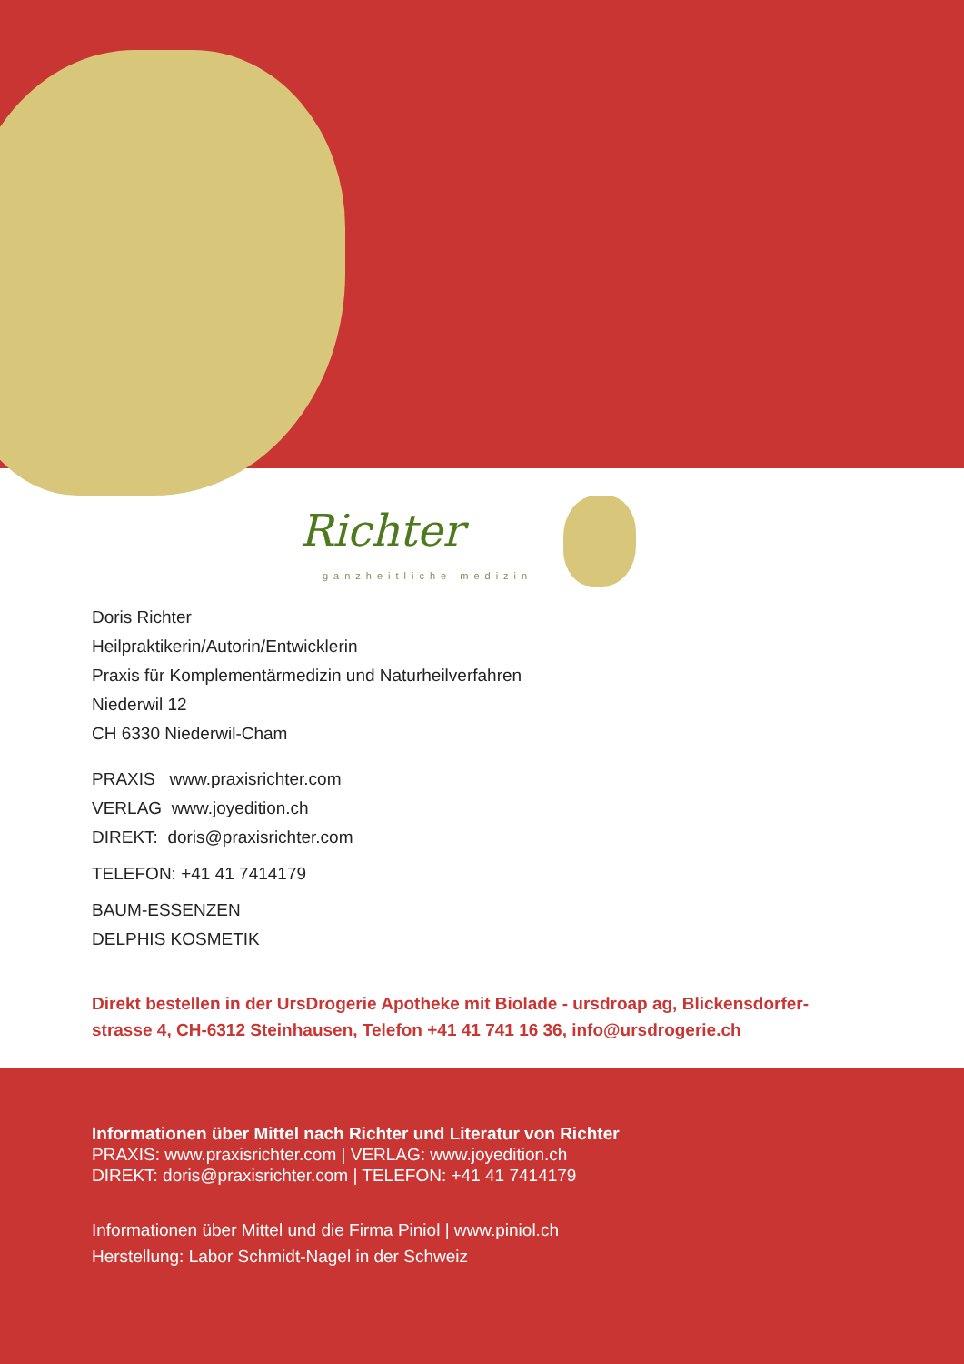Richter
ganzheitliche medizin
Doris Richter
Heilpraktikerin/Autorin/Entwicklerin
Praxis für Komplementärmedizin und Naturheilverfahren
Niederwil 12
CH 6330 Niederwil-Cham
PRAXIS www.praxisrichter.com
VERLAG www.joyedition.ch
DIREKT: doris@praxisrichter.com
TELEFON: +41 41 7414179
BAUM-ESSENZEN
DELPHIS KOSMETIK
Direkt bestellen in der UrsDrogerie Apotheke mit Biolade - ursdroap ag, Blickensdorfer-
strasse 4, CH-6312 Steinhausen, Telefon +41 41 741 16 36, info@ursdrogerie.ch
Informationen über Mittel nach Richter und Literatur von Richter
PRAXIS: www.praxisrichter.com | VERLAG: www.joyedition.ch
DIREKT: doris@praxisrichter.com | TELEFON: +41 41 7414179
Informationen über Mittel und die Firma Piniol | www.piniol.ch
Herstellung: Labor Schmidt-Nagel in der Schweiz